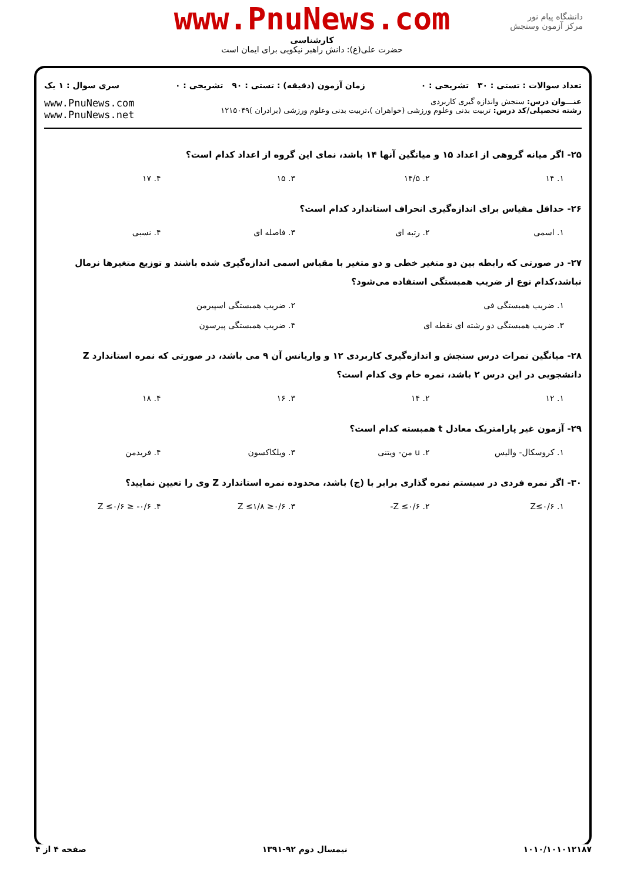www.PnuNews.com
کارشناسی
حضرت علی(ع): دانش راهبر نیکویی برای ایمان است
دانشگاه پیام نور
مرکز آزمون وسنجش
تعداد سوالات : تستی : ۳۰ تشریحی : ۰ زمان آزمون (دقیقه) : تستی : ۹۰ تشریحی : ۰ سری سوال : ۱ یک
عنـــوان درس: سنجش واندازه گیری کاربردی
رشته تحصیلی/کد درس: تربیت بدنی وعلوم ورزشی (خواهران )،تربیت بدنی وعلوم ورزشی (برادران )۱۲۱۵۰۴۹
www.PnuNews.com
www.PnuNews.net
۲۵- اگر میانه گروهی از اعداد ۱۵ و میانگین آنها ۱۴ باشد، نمای این گروه از اعداد کدام است؟
۱. ۱۴ ۲. ۱۴/۵ ۳. ۱۵ ۴. ۱۷
۲۶- حداقل مقیاس برای اندازه‌گیری انحراف استاندارد کدام است؟
۱. اسمی ۲. رتبه ای ۳. فاصله ای ۴. نسبی
۲۷- در صورتی که رابطه بین دو متغیر خطی و دو متغیر با مقیاس اسمی اندازه‌گیری شده باشند و توزیع متغیرها نرمال نباشد،کدام نوع از ضریب همبستگی استفاده می‌شود؟
۱. ضریب همبستگی فی ۲. ضریب همبستگی اسپیرمن
۳. ضریب همبستگی دو رشته ای نقطه ای ۴. ضریب همبستگی پیرسون
۲۸- میانگین نمرات درس سنجش و اندازه‌گیری کاربردی ۱۲ و واریانس آن ۹ می باشد، در صورتی که نمره استاندارد Z دانشجویی در این درس ۲ باشد، نمره خام وی کدام است؟
۱. ۱۲ ۲. ۱۴ ۳. ۱۶ ۴. ۱۸
۲۹- آزمون غیر پارامتریک معادل t همبسته کدام است؟
۱. کروسکال- والیس ۲. u من- ویتنی ۳. ویلکاکسون ۴. فریدمن
۳۰- اگر نمره فردی در سیستم نمره گذاری برابر با (ج) باشد، محدوده نمره استاندارد Z وی را تعیین نمایید؟
۱. Z≤۰/۶ ۲. Z ≤۰/۶- ۳. ۰/۶≤ Z ≤۱/۸ ۴. ۰/۶- ≤ Z ≤۰/۶
۱۰۱۰/۱۰۱۰۱۲۱۸۷ نیمسال دوم ۹۲-۱۳۹۱ صفحه ۴ از ۴